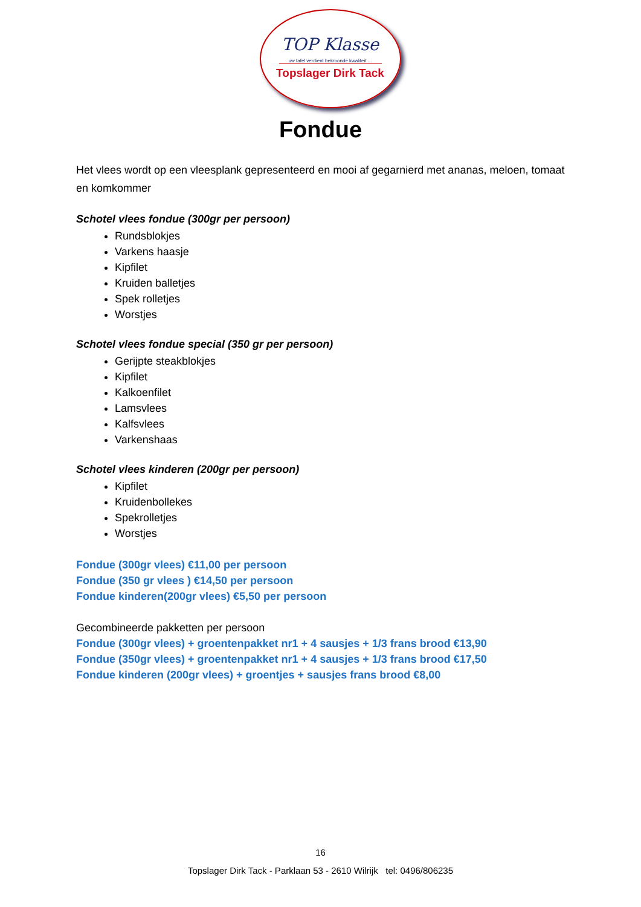TOP Klasse
uw tafel verdient bekroonde kwaliteit ...
Topslager Dirk Tack
Fondue
Het vlees wordt op een vleesplank gepresenteerd en mooi af gegarnierd met ananas, meloen, tomaat en komkommer
Schotel vlees fondue (300gr per persoon)
Rundsblokjes
Varkens haasje
Kipfilet
Kruiden balletjes
Spek rolletjes
Worstjes
Schotel vlees fondue special (350 gr per persoon)
Gerijpte steakblokjes
Kipfilet
Kalkoenfilet
Lamsvlees
Kalfsvlees
Varkenshaas
Schotel vlees kinderen (200gr per persoon)
Kipfilet
Kruidenbollekes
Spekrolletjes
Worstjes
Fondue (300gr vlees) €11,00 per persoon
Fondue (350 gr vlees ) €14,50 per persoon
Fondue kinderen(200gr vlees) €5,50 per persoon
Gecombineerde pakketten per persoon
Fondue (300gr vlees) + groentenpakket nr1 + 4 sausjes + 1/3 frans brood €13,90
Fondue (350gr vlees) + groentenpakket nr1 + 4 sausjes + 1/3 frans brood €17,50
Fondue kinderen (200gr vlees) + groentjes + sausjes frans brood €8,00
16
Topslager Dirk Tack - Parklaan 53 - 2610 Wilrijk tel: 0496/806235